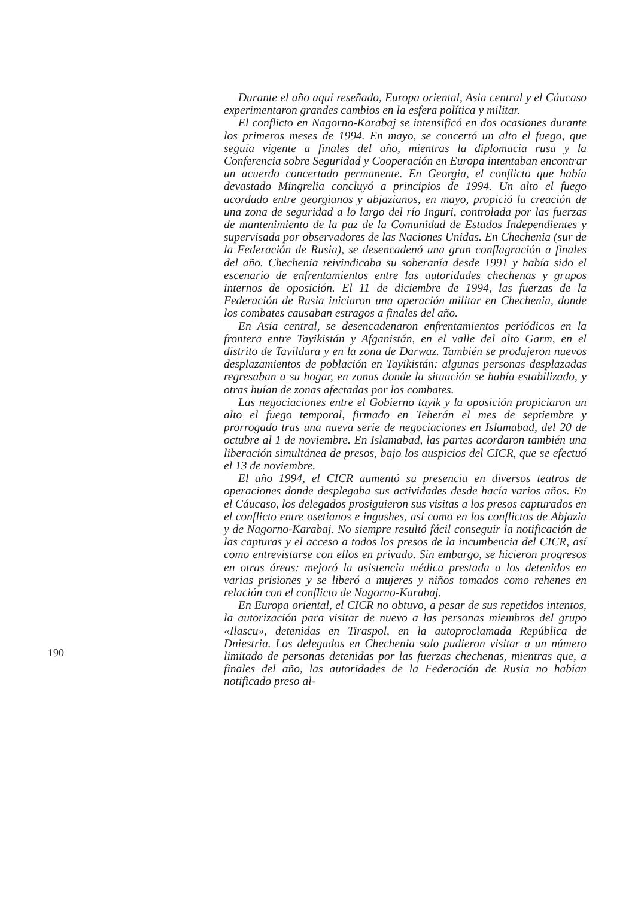Durante el año aquí reseñado, Europa oriental, Asia central y el Cáucaso experimentaron grandes cambios en la esfera política y militar.
El conflicto en Nagorno-Karabaj se intensificó en dos ocasiones durante los primeros meses de 1994. En mayo, se concertó un alto el fuego, que seguía vigente a finales del año, mientras la diplomacia rusa y la Conferencia sobre Seguridad y Cooperación en Europa intentaban encontrar un acuerdo concertado permanente. En Georgia, el conflicto que había devastado Mingrelia concluyó a principios de 1994. Un alto el fuego acordado entre georgianos y abjazianos, en mayo, propició la creación de una zona de seguridad a lo largo del río Inguri, controlada por las fuerzas de mantenimiento de la paz de la Comunidad de Estados Independientes y supervisada por observadores de las Naciones Unidas. En Chechenia (sur de la Federación de Rusia), se desencadenó una gran conflagración a finales del año. Chechenia reivindicaba su soberanía desde 1991 y había sido el escenario de enfrentamientos entre las autoridades chechenas y grupos internos de oposición. El 11 de diciembre de 1994, las fuerzas de la Federación de Rusia iniciaron una operación militar en Chechenia, donde los combates causaban estragos a finales del año.
En Asia central, se desencadenaron enfrentamientos periódicos en la frontera entre Tayikistán y Afganistán, en el valle del alto Garm, en el distrito de Tavildara y en la zona de Darwaz. También se produjeron nuevos desplazamientos de población en Tayikistán: algunas personas desplazadas regresaban a su hogar, en zonas donde la situación se había estabilizado, y otras huían de zonas afectadas por los combates.
Las negociaciones entre el Gobierno tayik y la oposición propiciaron un alto el fuego temporal, firmado en Teherán el mes de septiembre y prorrogado tras una nueva serie de negociaciones en Islamabad, del 20 de octubre al 1 de noviembre. En Islamabad, las partes acordaron también una liberación simultánea de presos, bajo los auspicios del CICR, que se efectuó el 13 de noviembre.
El año 1994, el CICR aumentó su presencia en diversos teatros de operaciones donde desplegaba sus actividades desde hacía varios años. En el Cáucaso, los delegados prosiguieron sus visitas a los presos capturados en el conflicto entre osetianos e ingushes, así como en los conflictos de Abjazia y de Nagorno-Karabaj. No siempre resultó fácil conseguir la notificación de las capturas y el acceso a todos los presos de la incumbencia del CICR, así como entrevistarse con ellos en privado. Sin embargo, se hicieron progresos en otras áreas: mejoró la asistencia médica prestada a los detenidos en varias prisiones y se liberó a mujeres y niños tomados como rehenes en relación con el conflicto de Nagorno-Karabaj.
En Europa oriental, el CICR no obtuvo, a pesar de sus repetidos intentos, la autorización para visitar de nuevo a las personas miembros del grupo «Ilascu», detenidas en Tiraspol, en la autoproclamada República de Dniestria. Los delegados en Chechenia solo pudieron visitar a un número limitado de personas detenidas por las fuerzas chechenas, mientras que, a finales del año, las autoridades de la Federación de Rusia no habían notificado preso al-
190